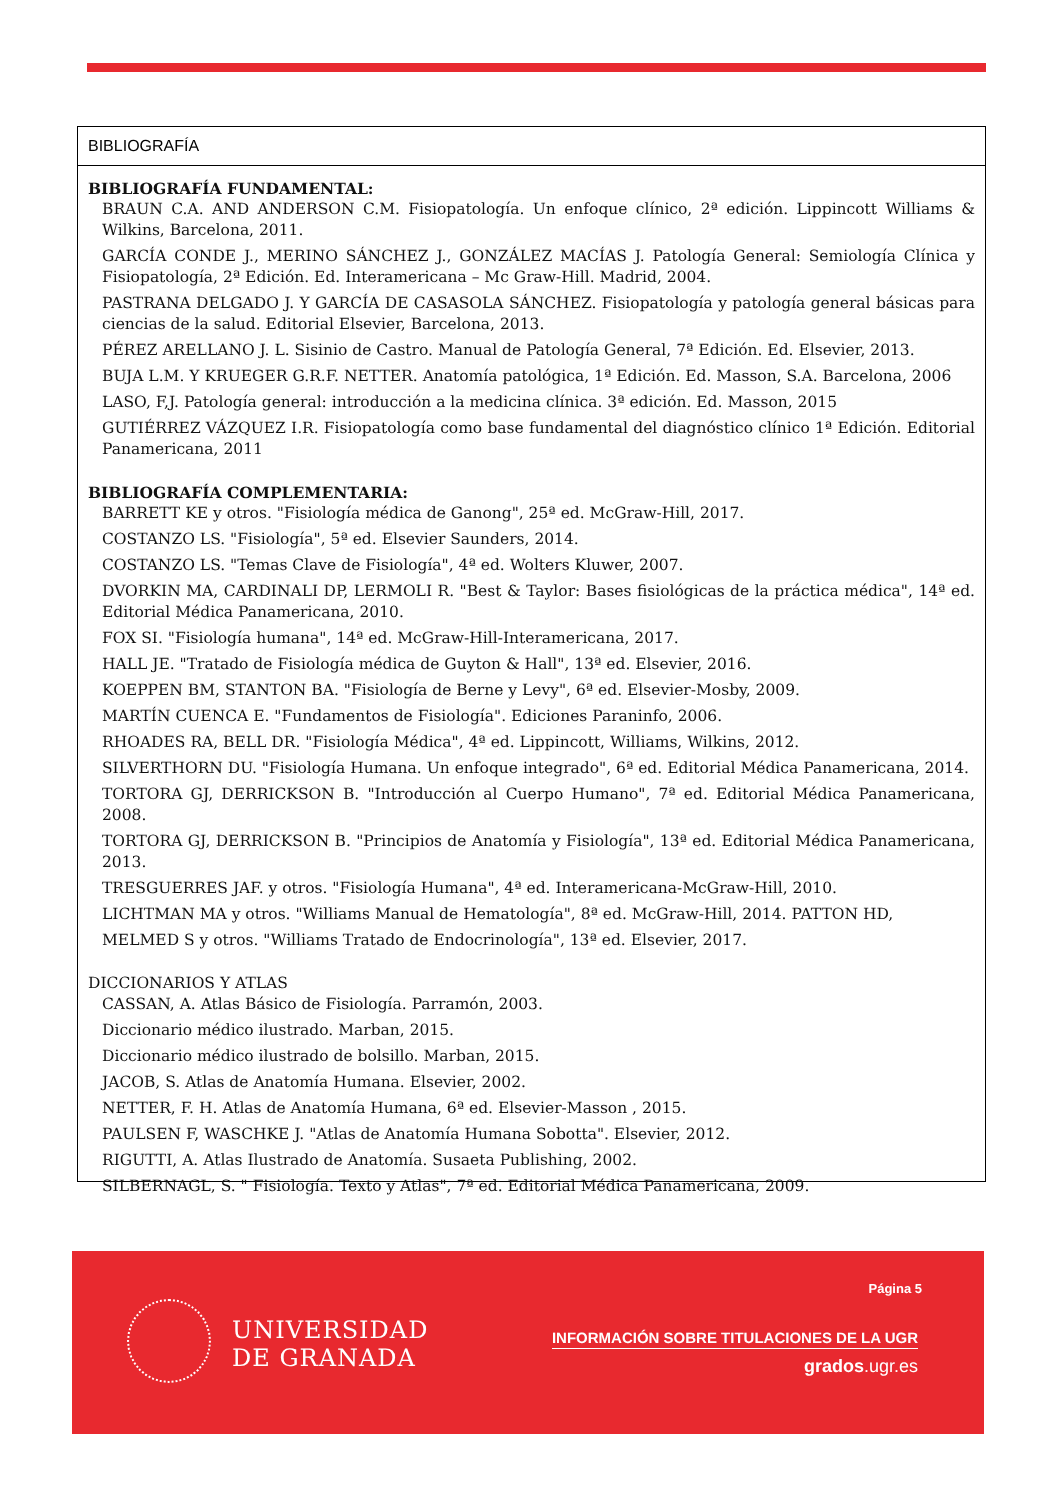BIBLIOGRAFÍA
BIBLIOGRAFÍA FUNDAMENTAL:
BRAUN C.A. AND ANDERSON C.M. Fisiopatología. Un enfoque clínico, 2ª edición. Lippincott Williams & Wilkins, Barcelona, 2011.
GARCÍA CONDE J., MERINO SÁNCHEZ J., GONZÁLEZ MACÍAS J. Patología General: Semiología Clínica y Fisiopatología, 2ª Edición. Ed. Interamericana – Mc Graw-Hill. Madrid, 2004.
PASTRANA DELGADO J. Y GARCÍA DE CASASOLA SÁNCHEZ. Fisiopatología y patología general básicas para ciencias de la salud. Editorial Elsevier, Barcelona, 2013.
PÉREZ ARELLANO J. L. Sisinio de Castro. Manual de Patología General, 7ª Edición. Ed. Elsevier, 2013.
BUJA L.M. Y KRUEGER G.R.F. NETTER. Anatomía patológica, 1ª Edición. Ed. Masson, S.A. Barcelona, 2006
LASO, F,J. Patología general: introducción a la medicina clínica. 3ª edición. Ed. Masson, 2015
GUTIÉRREZ VÁZQUEZ I.R. Fisiopatología como base fundamental del diagnóstico clínico 1ª Edición. Editorial Panamericana, 2011
BIBLIOGRAFÍA COMPLEMENTARIA:
BARRETT KE y otros. "Fisiología médica de Ganong", 25ª ed. McGraw-Hill, 2017.
COSTANZO LS. "Fisiología", 5ª ed. Elsevier Saunders, 2014.
COSTANZO LS. "Temas Clave de Fisiología", 4ª ed. Wolters Kluwer, 2007.
DVORKIN MA, CARDINALI DP, LERMOLI R. "Best & Taylor: Bases fisiológicas de la práctica médica", 14ª ed. Editorial Médica Panamericana, 2010.
FOX SI. "Fisiología humana", 14ª ed. McGraw-Hill-Interamericana, 2017.
HALL JE. "Tratado de Fisiología médica de Guyton & Hall", 13ª ed. Elsevier, 2016.
KOEPPEN BM, STANTON BA. "Fisiología de Berne y Levy", 6ª ed. Elsevier-Mosby, 2009.
MARTÍN CUENCA E. "Fundamentos de Fisiología". Ediciones Paraninfo, 2006.
RHOADES RA, BELL DR. "Fisiología Médica", 4ª ed. Lippincott, Williams, Wilkins, 2012.
SILVERTHORN DU. "Fisiología Humana. Un enfoque integrado", 6ª ed. Editorial Médica Panamericana, 2014.
TORTORA GJ, DERRICKSON B. "Introducción al Cuerpo Humano", 7ª ed. Editorial Médica Panamericana, 2008.
TORTORA GJ, DERRICKSON B. "Principios de Anatomía y Fisiología", 13ª ed. Editorial Médica Panamericana, 2013.
TRESGUERRES JAF. y otros. "Fisiología Humana", 4ª ed. Interamericana-McGraw-Hill, 2010.
LICHTMAN MA y otros. "Williams Manual de Hematología", 8ª ed. McGraw-Hill, 2014. PATTON HD,
MELMED S y otros. "Williams Tratado de Endocrinología", 13ª ed. Elsevier, 2017.
DICCIONARIOS Y ATLAS
CASSAN, A. Atlas Básico de Fisiología. Parramón, 2003.
Diccionario médico ilustrado. Marban, 2015.
Diccionario médico ilustrado de bolsillo. Marban, 2015.
JACOB, S. Atlas de Anatomía Humana. Elsevier, 2002.
NETTER, F. H. Atlas de Anatomía Humana, 6ª ed. Elsevier-Masson , 2015.
PAULSEN F, WASCHKE J. "Atlas de Anatomía Humana Sobotta". Elsevier, 2012.
RIGUTTI, A. Atlas Ilustrado de Anatomía. Susaeta Publishing, 2002.
SILBERNAGL, S. " Fisiología. Texto y Atlas", 7ª ed. Editorial Médica Panamericana, 2009.
UNIVERSIDAD
DE GRANADA
Página 5
INFORMACIÓN SOBRE TITULACIONES DE LA UGR
grados.ugr.es